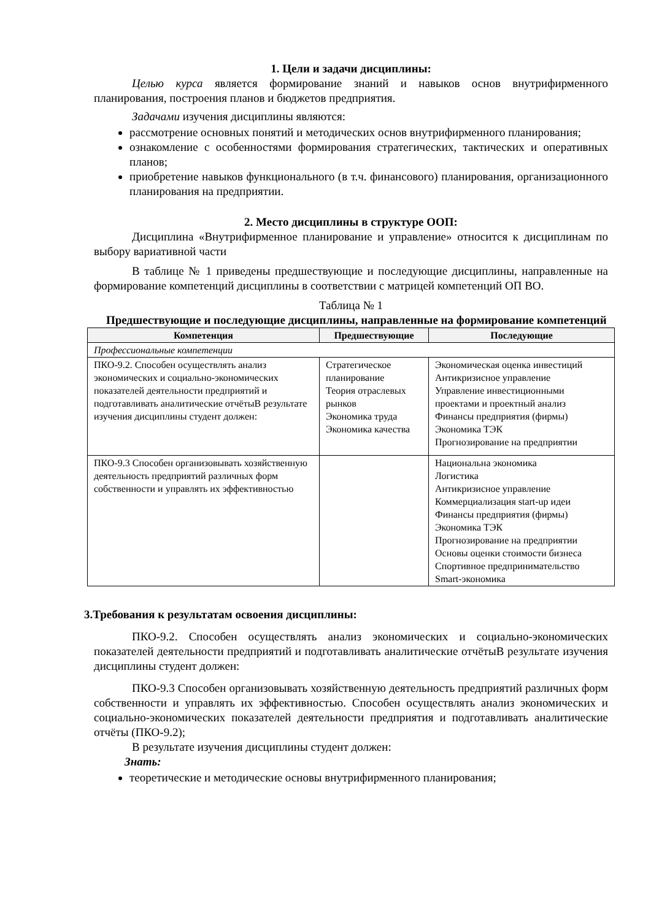1. Цели и задачи дисциплины:
Целью курса является формирование знаний и навыков основ внутрифирменного планирования, построения планов и бюджетов предприятия.
Задачами изучения дисциплины являются:
рассмотрение основных понятий и методических основ внутрифирменного планирования;
ознакомление с особенностями формирования стратегических, тактических и оперативных планов;
приобретение навыков функционального (в т.ч. финансового) планирования, организационного планирования на предприятии.
2. Место дисциплины в структуре ООП:
Дисциплина «Внутрифирменное планирование и управление» относится к дисциплинам по выбору вариативной части
В таблице № 1 приведены предшествующие и последующие дисциплины, направленные на формирование компетенций дисциплины в соответствии с матрицей компетенций ОП ВО.
Таблица № 1
Предшествующие и последующие дисциплины, направленные на формирование компетенций
| Компетенция | Предшествующие | Последующие |
| --- | --- | --- |
| Профессиональные компетенции | | |
| ПКО-9.2. Способен осуществлять анализ экономических и социально-экономических показателей деятельности предприятий и подготавливать аналитические отчётыВ результате изучения дисциплины студент должен: | Стратегическое планирование Теория отраслевых рынков Экономика труда Экономика качества | Экономическая оценка инвестиций Антикризисное управление Управление инвестиционными проектами и проектный анализ Финансы предприятия (фирмы) Экономика ТЭК Прогнозирование на предприятии |
| ПКО-9.3 Способен организовывать хозяйственную деятельность предприятий различных форм собственности и управлять их эффективностью | | Национальна экономика Логистика Антикризисное управление Коммерциализация start-up идеи Финансы предприятия (фирмы) Экономика ТЭК Прогнозирование на предприятии Основы оценки стоимости бизнеса Спортивное предпринимательство Smart-экономика |
3.Требования к результатам освоения дисциплины:
ПКО-9.2. Способен осуществлять анализ экономических и социально-экономических показателей деятельности предприятий и подготавливать аналитические отчётыВ результате изучения дисциплины студент должен:
ПКО-9.3 Способен организовывать хозяйственную деятельность предприятий различных форм собственности и управлять их эффективностью. Способен осуществлять анализ экономических и социально-экономических показателей деятельности предприятия и подготавливать аналитические отчёты (ПКО-9.2);
В результате изучения дисциплины студент должен:
Знать:
теоретические и методические основы внутрифирменного планирования;